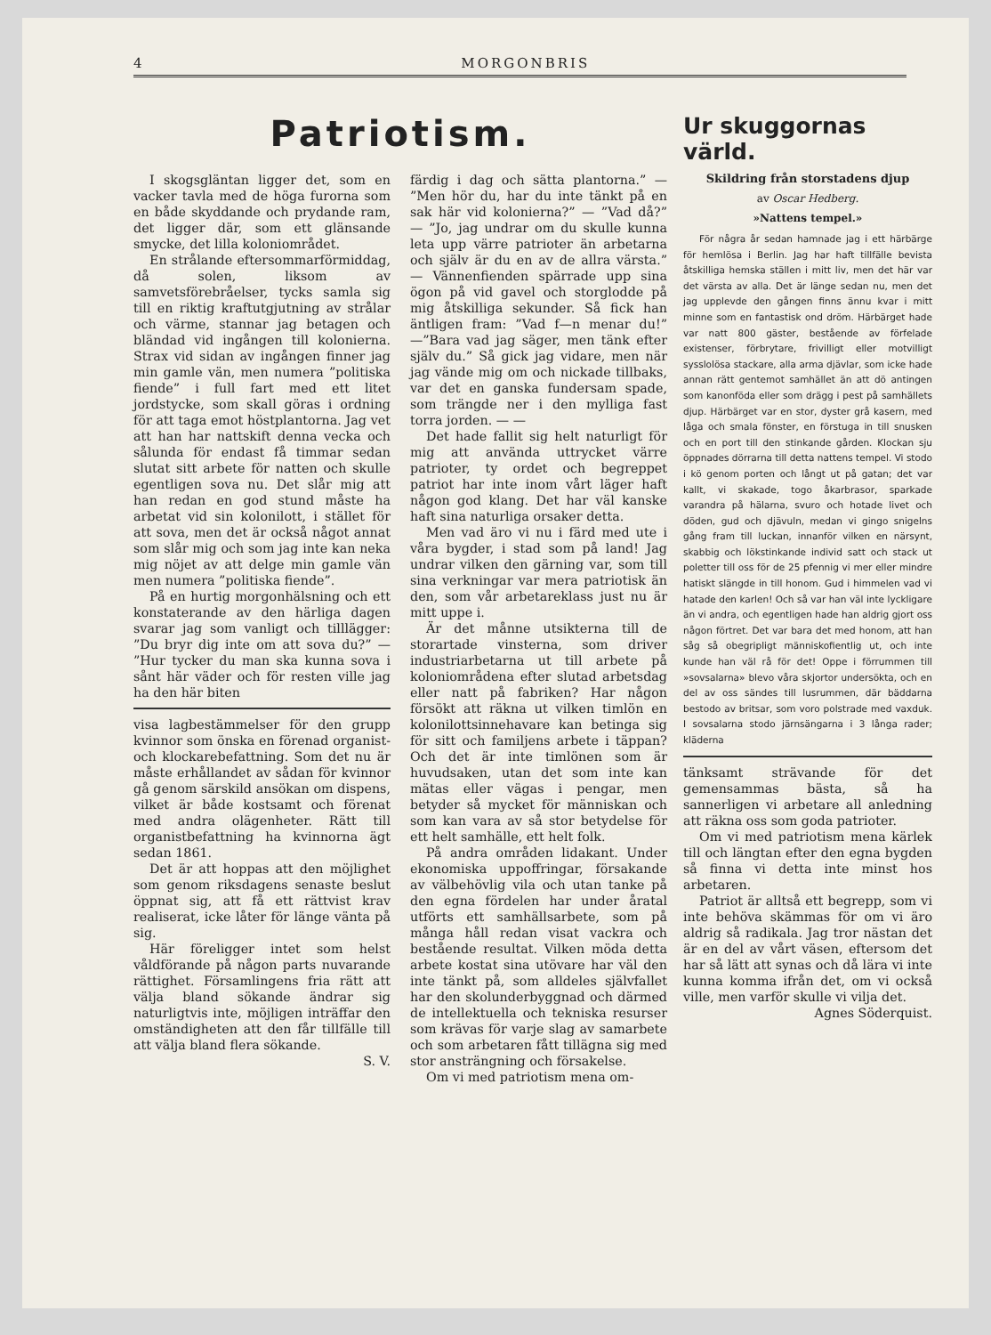4 MORGONBRIS
Patriotism.
I skogsgläntan ligger det, som en vacker tavla med de höga furorna som en både skyddande och prydande ram, det ligger där, som ett glänsande smycke, det lilla koloniområdet.
En strålande eftersommarförmiddag, då solen, liksom av samvetsförebråelser, tycks samla sig till en riktig kraftutgjutning av strålar och värme, stannar jag betagen och bländad vid ingången till kolonierna. Strax vid sidan av ingången finner jag min gamle vän, men numera ”politiska fiende” i full fart med ett litet jordstycke, som skall göras i ordning för att taga emot höstplantorna. Jag vet att han har nattskift denna vecka och sålunda för endast få timmar sedan slutat sitt arbete för natten och skulle egentligen sova nu. Det slår mig att han redan en god stund måste ha arbetat vid sin kolonilott, i stället för att sova, men det är också något annat som slår mig och som jag inte kan neka mig nöjet av att delge min gamle vän men numera ”politiska fiende”.
På en hurtig morgonhälsning och ett konstaterande av den härliga dagen svarar jag som vanligt och tilllägger: ”Du bryr dig inte om att sova du?” — ”Hur tycker du man ska kunna sova i sånt här väder och för resten ville jag ha den här biten
visa lagbestämmelser för den grupp kvinnor som önska en förenad organist- och klockarebefattning. Som det nu är måste erhållandet av sådan för kvinnor gå genom särskild ansökan om dispens, vilket är både kostsamt och förenat med andra olägenheter. Rätt till organistbefattning ha kvinnorna ägt sedan 1861.
Det är att hoppas att den möjlighet som genom riksdagens senaste beslut öppnat sig, att få ett rättvist krav realiserat, icke låter för länge vänta på sig.
Här föreligger intet som helst våldförande på någon parts nuvarande rättighet. Församlingens fria rätt att välja bland sökande ändrar sig naturligtvis inte, möjligen inträffar den omständigheten att den får tillfälle till att välja bland flera sökande.
S. V.
färdig i dag och sätta plantorna.” — ”Men hör du, har du inte tänkt på en sak här vid kolonierna?” — ”Vad då?” — ”Jo, jag undrar om du skulle kunna leta upp värre patrioter än arbetarna och själv är du en av de allra värsta.” — Vännenfienden spärrade upp sina ögon på vid gavel och storglodde på mig åtskilliga sekunder. Så fick han äntligen fram: ”Vad f—n menar du!” —”Bara vad jag säger, men tänk efter själv du.” Så gick jag vidare, men när jag vände mig om och nickade tillbaks, var det en ganska fundersam spade, som trängde ner i den mylliga fast torra jorden. — —
Det hade fallit sig helt naturligt för mig att använda uttrycket värre patrioter, ty ordet och begreppet patriot har inte inom vårt läger haft någon god klang. Det har väl kanske haft sina naturliga orsaker detta.
Men vad äro vi nu i färd med ute i våra bygder, i stad som på land! Jag undrar vilken den gärning var, som till sina verkningar var mera patriotisk än den, som vår arbetareklass just nu är mitt uppe i.
Är det månne utsikterna till de storartade vinsterna, som driver industriarbetarna ut till arbete på koloniområdena efter slutad arbetsdag eller natt på fabriken? Har någon försökt att räkna ut vilken timlön en kolonilottsinnehavare kan betinga sig för sitt och familjens arbete i täppan? Och det är inte timlönen som är huvudsaken, utan det som inte kan mätas eller vägas i pengar, men betyder så mycket för människan och som kan vara av så stor betydelse för ett helt samhälle, ett helt folk.
På andra områden lidakant. Under ekonomiska uppoffringar, försakande av välbehövlig vila och utan tanke på den egna fördelen har under åratal utförts ett samhällsarbete, som på många håll redan visat vackra och bestående resultat. Vilken möda detta arbete kostat sina utövare har väl den inte tänkt på, som alldeles självfallet har den skolunderbyggnad och därmed de intellektuella och tekniska resurser som krävas för varje slag av samarbete och som arbetaren fått tillägna sig med stor ansträngning och försakelse.
Om vi med patriotism mena om-
Ur skuggornas värld.
Skildring från storstadens djup
av Oscar Hedberg.
»Nattens tempel.»
För några år sedan hamnade jag i ett härbärge för hemlösa i Berlin. Jag har haft tillfälle bevista åtskilliga hemska ställen i mitt liv, men det här var det värsta av alla. Det är länge sedan nu, men det jag upplevde den gången finns ännu kvar i mitt minne som en fantastisk ond dröm. Härbärget hade var natt 800 gäster, bestående av förfelade existenser, förbrytare, frivilligt eller motvilligt sysslolösa stackare, alla arma djävlar, som icke hade annan rätt gentemot samhället än att dö antingen som kanonföda eller som drägg i pest på samhällets djup. Härbärget var en stor, dyster grå kasern, med låga och smala fönster, en förstuga in till snusken och en port till den stinkande gården. Klockan sju öppnades dörrarna till detta nattens tempel. Vi stodo i kö genom porten och långt ut på gatan; det var kallt, vi skakade, togo åkarbrasor, sparkade varandra på hälarna, svuro och hotade livet och döden, gud och djävuln, medan vi gingo snigelns gång fram till luckan, innanför vilken en närsynt, skabbig och lökstinkande individ satt och stack ut poletter till oss för de 25 pfennig vi mer eller mindre hatiskt slängde in till honom. Gud i himmelen vad vi hatade den karlen! Och så var han väl inte lyckligare än vi andra, och egentligen hade han aldrig gjort oss någon förtret. Det var bara det med honom, att han såg så obegripligt människofientlig ut, och inte kunde han väl rå för det! Oppe i förrummen till »sovsalarna» blevo våra skjortor undersökta, och en del av oss sändes till lusrummen, där bäddarna bestodo av britsar, som voro polstrade med vaxduk. I sovsalarna stodo järnsängarna i 3 långa rader; kläderna
tänksamt strävande för det gemensammas bästa, så ha sannerligen vi arbetare all anledning att räkna oss som goda patrioter.
Om vi med patriotism mena kärlek till och längtan efter den egna bygden så finna vi detta inte minst hos arbetaren.
Patriot är alltså ett begrepp, som vi inte behöva skämmas för om vi äro aldrig så radikala. Jag tror nästan det är en del av vårt väsen, eftersom det har så lätt att synas och då lära vi inte kunna komma ifrån det, om vi också ville, men varför skulle vi vilja det.
Agnes Söderquist.